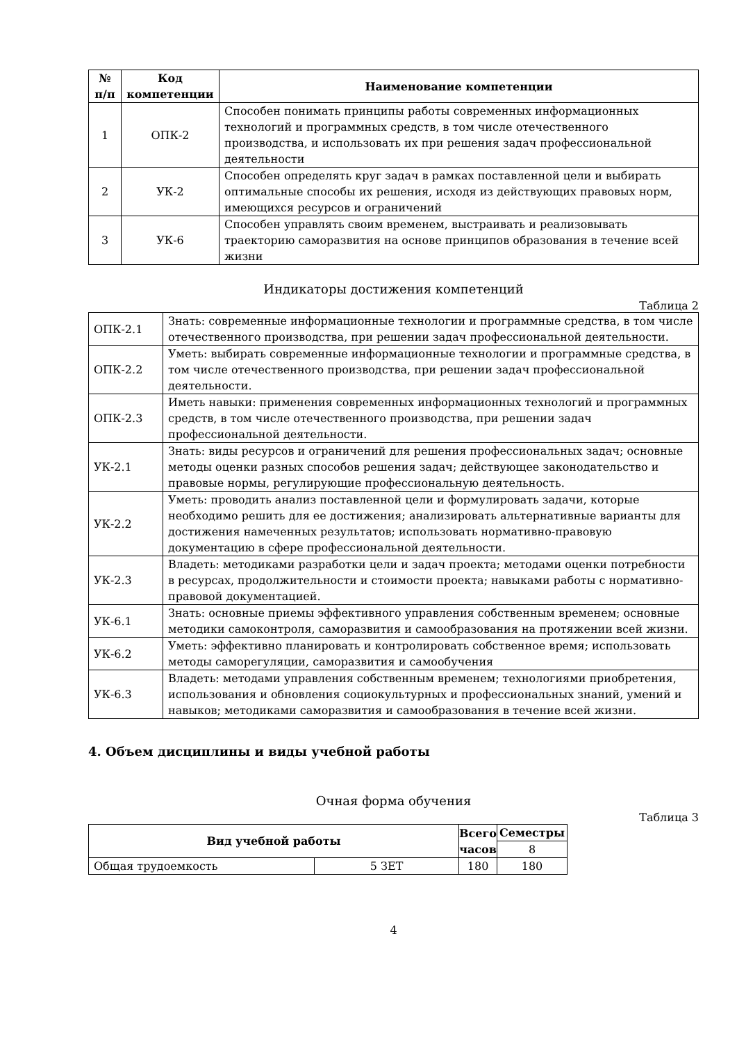| № п/п | Код компетенции | Наименование компетенции |
| --- | --- | --- |
| 1 | ОПК-2 | Способен понимать принципы работы современных информационных технологий и программных средств, в том числе отечественного производства, и использовать их при решения задач профессиональной деятельности |
| 2 | УК-2 | Способен определять круг задач в рамках поставленной цели и выбирать оптимальные способы их решения, исходя из действующих правовых норм, имеющихся ресурсов и ограничений |
| 3 | УК-6 | Способен управлять своим временем, выстраивать и реализовывать траекторию саморазвития на основе принципов образования в течение всей жизни |
Индикаторы достижения компетенций
Таблица 2
| ОПК-2.1 | Знать: современные информационные технологии и программные средства, в том числе отечественного производства, при решении задач профессиональной деятельности. |
| ОПК-2.2 | Уметь: выбирать современные информационные технологии и программные средства, в том числе отечественного производства, при решении задач профессиональной деятельности. |
| ОПК-2.3 | Иметь навыки: применения современных информационных технологий и программных средств, в том числе отечественного производства, при решении задач профессиональной деятельности. |
| УК-2.1 | Знать: виды ресурсов и ограничений для решения профессиональных задач; основные методы оценки разных способов решения задач; действующее законодательство и правовые нормы, регулирующие профессиональную деятельность. |
| УК-2.2 | Уметь: проводить анализ поставленной цели и формулировать задачи, которые необходимо решить для ее достижения; анализировать альтернативные варианты для достижения намеченных результатов; использовать нормативно-правовую документацию в сфере профессиональной деятельности. |
| УК-2.3 | Владеть: методиками разработки цели и задач проекта; методами оценки потребности в ресурсах, продолжительности и стоимости проекта; навыками работы с нормативно-правовой документацией. |
| УК-6.1 | Знать: основные приемы эффективного управления собственным временем; основные методики самоконтроля, саморазвития и самообразования на протяжении всей жизни. |
| УК-6.2 | Уметь: эффективно планировать и контролировать собственное время; использовать методы саморегуляции, саморазвития и самообучения |
| УК-6.3 | Владеть: методами управления собственным временем; технологиями приобретения, использования и обновления социокультурных и профессиональных знаний, умений и навыков; методиками саморазвития и самообразования в течение всей жизни. |
4. Объем дисциплины и виды учебной работы
Очная форма обучения
Таблица 3
| Вид учебной работы | | Всего часов | Семестры |
| --- | --- | --- | --- |
| | | | 8 |
| Общая трудоемкость | 5 ЗЕТ | 180 | 180 |
4